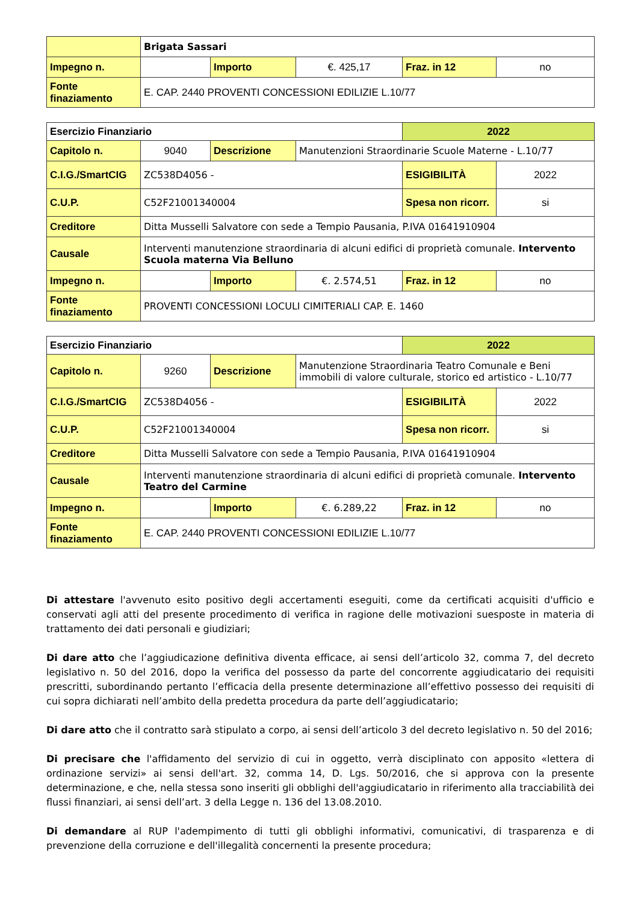| | Brigata Sassari | | | | |
| Impegno n. | | Importo | €. 425,17 | Fraz. in 12 | no |
| Fonte finaziamento | E. CAP. 2440 PROVENTI CONCESSIONI EDILIZIE L.10/77 | | | | |
| Esercizio Finanziario | | | | 2022 | |
| Capitolo n. | 9040 | Descrizione | Manutenzioni Straordinarie Scuole Materne - L.10/77 | | |
| C.I.G./SmartCIG | ZC538D4056 - | | | ESIGIBILITÀ | 2022 |
| C.U.P. | C52F21001340004 | | | Spesa non ricorr. | si |
| Creditore | Ditta Musselli Salvatore con sede a Tempio Pausania, P.IVA 01641910904 | | | | |
| Causale | Interventi manutenzione straordinaria di alcuni edifici di proprietà comunale. Intervento Scuola materna Via Belluno | | | | |
| Impegno n. | | Importo | €. 2.574,51 | Fraz. in 12 | no |
| Fonte finaziamento | PROVENTI CONCESSIONI LOCULI CIMITERIALI CAP. E. 1460 | | | | |
| Esercizio Finanziario | | | | 2022 | |
| Capitolo n. | 9260 | Descrizione | Manutenzione Straordinaria Teatro Comunale e Beni immobili di valore culturale, storico ed artistico - L.10/77 | | |
| C.I.G./SmartCIG | ZC538D4056 - | | | ESIGIBILITÀ | 2022 |
| C.U.P. | C52F21001340004 | | | Spesa non ricorr. | si |
| Creditore | Ditta Musselli Salvatore con sede a Tempio Pausania, P.IVA 01641910904 | | | | |
| Causale | Interventi manutenzione straordinaria di alcuni edifici di proprietà comunale. Intervento Teatro del Carmine | | | | |
| Impegno n. | | Importo | €. 6.289,22 | Fraz. in 12 | no |
| Fonte finaziamento | E. CAP. 2440 PROVENTI CONCESSIONI EDILIZIE L.10/77 | | | | |
Di attestare l'avvenuto esito positivo degli accertamenti eseguiti, come da certificati acquisiti d'ufficio e conservati agli atti del presente procedimento di verifica in ragione delle motivazioni suesposte in materia di trattamento dei dati personali e giudiziari;
Di dare atto che l’aggiudicazione definitiva diventa efficace, ai sensi dell’articolo 32, comma 7, del decreto legislativo n. 50 del 2016, dopo la verifica del possesso da parte del concorrente aggiudicatario dei requisiti prescritti, subordinando pertanto l’efficacia della presente determinazione all’effettivo possesso dei requisiti di cui sopra dichiarati nell’ambito della predetta procedura da parte dell’aggiudicatario;
Di dare atto che il contratto sarà stipulato a corpo, ai sensi dell’articolo 3 del decreto legislativo n. 50 del 2016;
Di precisare che l'affidamento del servizio di cui in oggetto, verrà disciplinato con apposito «lettera di ordinazione servizi» ai sensi dell'art. 32, comma 14, D. Lgs. 50/2016, che si approva con la presente determinazione, e che, nella stessa sono inseriti gli obblighi dell'aggiudicatario in riferimento alla tracciabilità dei flussi finanziari, ai sensi dell’art. 3 della Legge n. 136 del 13.08.2010.
Di demandare al RUP l'adempimento di tutti gli obblighi informativi, comunicativi, di trasparenza e di prevenzione della corruzione e dell'illegalità concernenti la presente procedura;